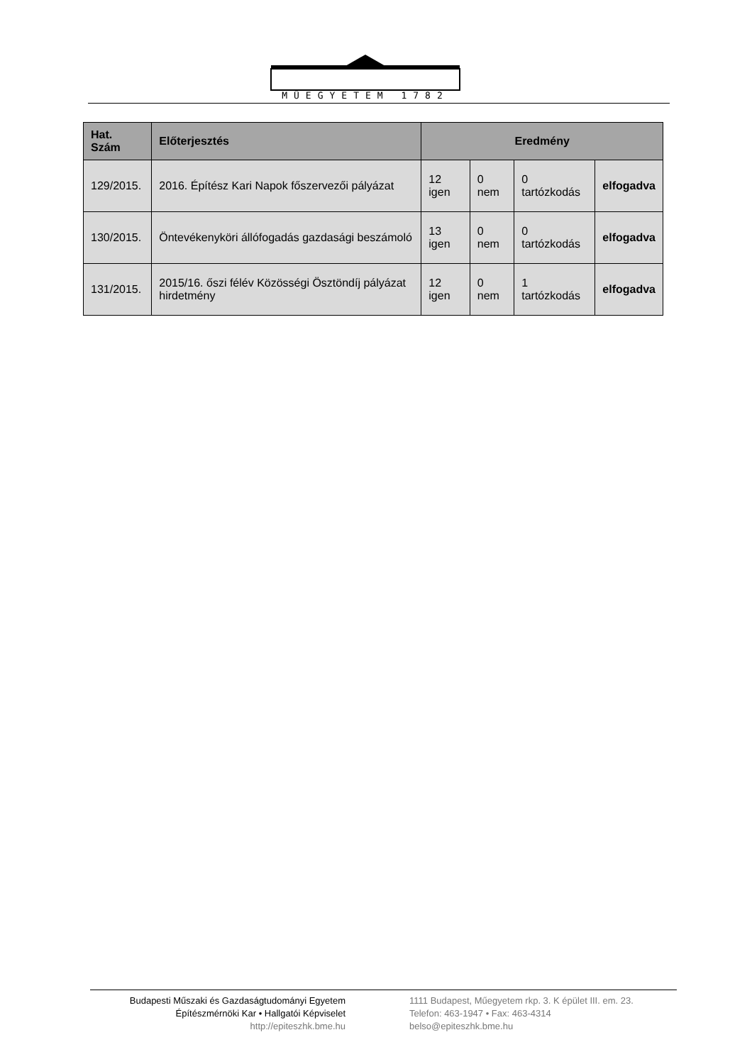MŰEGYETEM 1782
| Hat. Szám | Előterjesztés | Eredmény | | | |
| --- | --- | --- | --- | --- | --- |
| 129/2015. | 2016. Építész Kari Napok főszervezői pályázat | 12 igen | 0 nem | 0 tartózkodás | elfogadva |
| 130/2015. | Öntevékenyköri állófogadás gazdasági beszámoló | 13 igen | 0 nem | 0 tartózkodás | elfogadva |
| 131/2015. | 2015/16. őszi félév Közösségi Ösztöndíj pályázat hirdetmény | 12 igen | 0 nem | 1 tartózkodás | elfogadva |
Budapesti Műszaki és Gazdaságtudományi Egyetem
Építészmérnöki Kar • Hallgatói Képviselet
http://epiteszhk.bme.hu
1111 Budapest, Műegyetem rkp. 3. K épület III. em. 23.
Telefon: 463-1947 • Fax: 463-4314
belso@epiteszhk.bme.hu